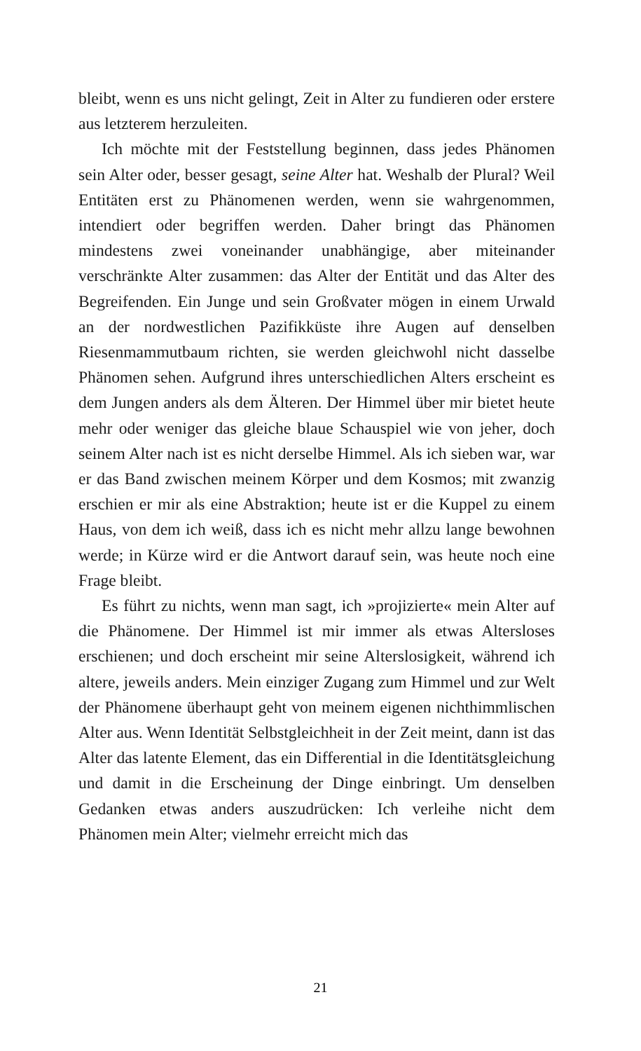bleibt, wenn es uns nicht gelingt, Zeit in Alter zu fundieren oder erstere aus letzterem herzuleiten.
Ich möchte mit der Feststellung beginnen, dass jedes Phänomen sein Alter oder, besser gesagt, seine Alter hat. Weshalb der Plural? Weil Entitäten erst zu Phänomenen werden, wenn sie wahrgenommen, intendiert oder begriffen werden. Daher bringt das Phänomen mindestens zwei voneinander unabhängige, aber miteinander verschränkte Alter zusammen: das Alter der Entität und das Alter des Begreifenden. Ein Junge und sein Großvater mögen in einem Urwald an der nordwestlichen Pazifikküste ihre Augen auf denselben Riesenmammutbaum richten, sie werden gleichwohl nicht dasselbe Phänomen sehen. Aufgrund ihres unterschiedlichen Alters erscheint es dem Jungen anders als dem Älteren. Der Himmel über mir bietet heute mehr oder weniger das gleiche blaue Schauspiel wie von jeher, doch seinem Alter nach ist es nicht derselbe Himmel. Als ich sieben war, war er das Band zwischen meinem Körper und dem Kosmos; mit zwanzig erschien er mir als eine Abstraktion; heute ist er die Kuppel zu einem Haus, von dem ich weiß, dass ich es nicht mehr allzu lange bewohnen werde; in Kürze wird er die Antwort darauf sein, was heute noch eine Frage bleibt.
Es führt zu nichts, wenn man sagt, ich »projizierte« mein Alter auf die Phänomene. Der Himmel ist mir immer als etwas Altersloses erschienen; und doch erscheint mir seine Alterslosigkeit, während ich altere, jeweils anders. Mein einziger Zugang zum Himmel und zur Welt der Phänomene überhaupt geht von meinem eigenen nichthimmlischen Alter aus. Wenn Identität Selbstgleichheit in der Zeit meint, dann ist das Alter das latente Element, das ein Differential in die Identitätsgleichung und damit in die Erscheinung der Dinge einbringt. Um denselben Gedanken etwas anders auszudrücken: Ich verleihe nicht dem Phänomen mein Alter; vielmehr erreicht mich das
21